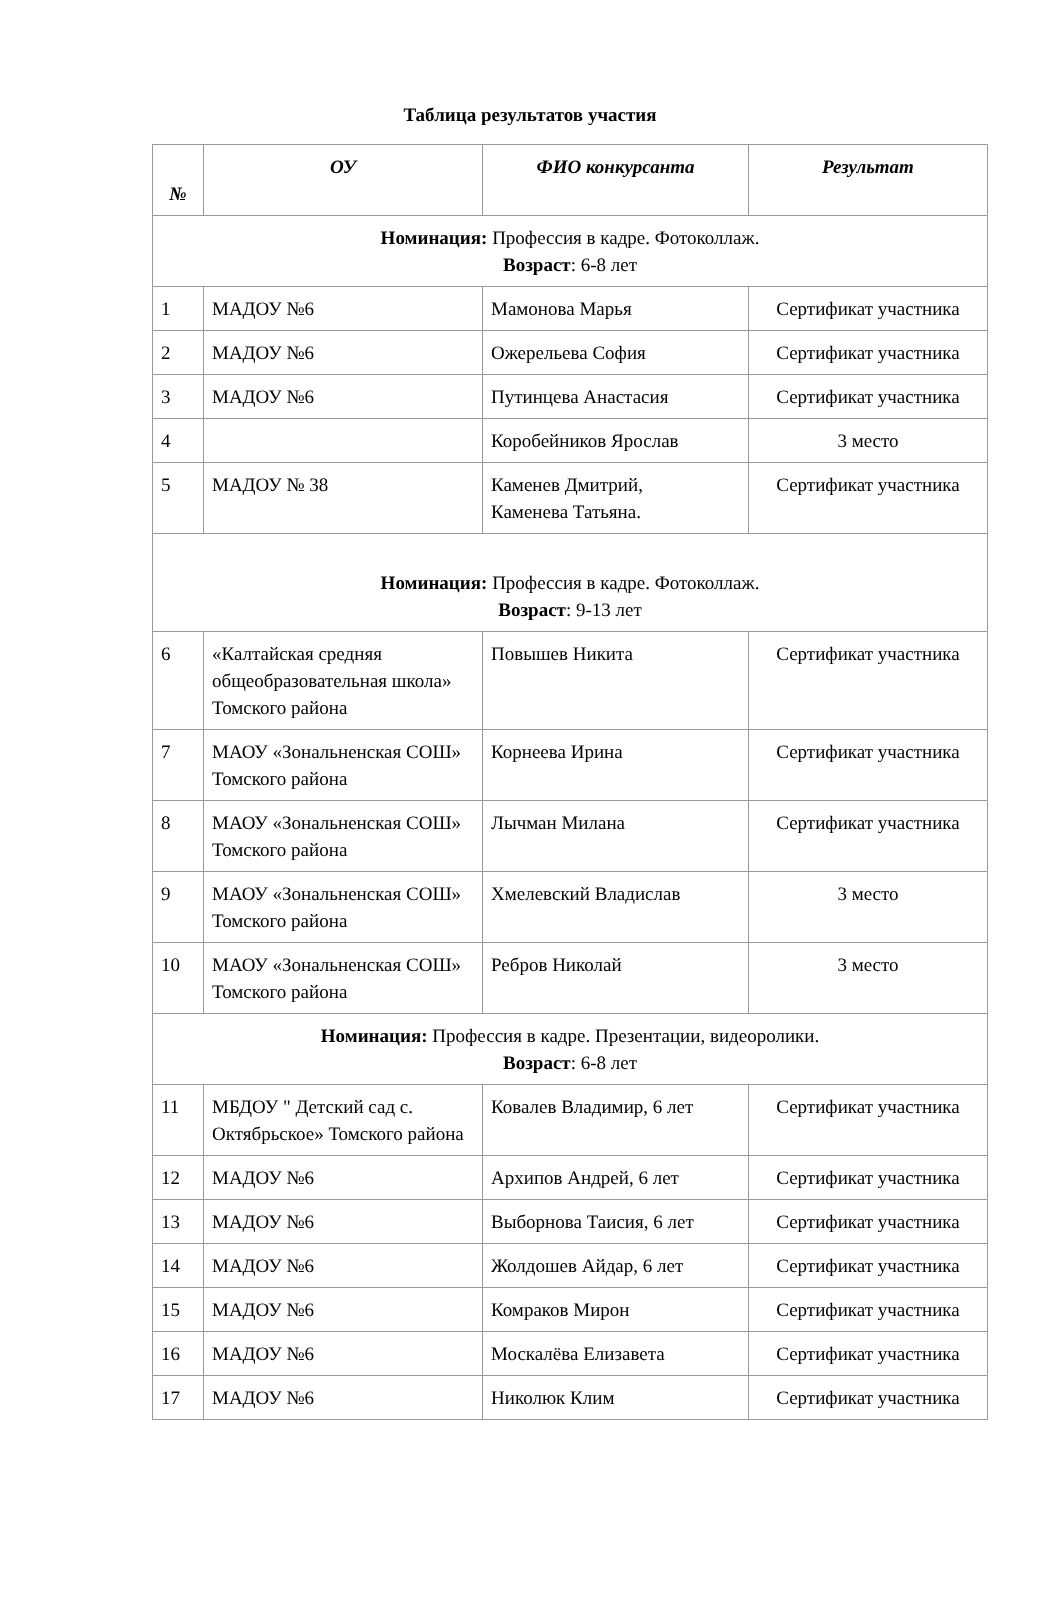Таблица результатов участия
| № | ОУ | ФИО конкурсанта | Результат |
| --- | --- | --- | --- |
| Номинация: Профессия в кадре. Фотоколлаж. Возраст : 6-8 лет | | | |
| 1 | МАДОУ №6 | Мамонова Марья | Сертификат участника |
| 2 | МАДОУ №6 | Ожерельева София | Сертификат участника |
| 3 | МАДОУ №6 | Путинцева Анастасия | Сертификат участника |
| 4 | | Коробейников Ярослав | 3 место |
| 5 | МАДОУ № 38 | Каменев Дмитрий, Каменева Татьяна. | Сертификат участника |
| Номинация: Профессия в кадре. Фотоколлаж. Возраст : 9-13 лет | | | |
| 6 | «Калтайская средняя общеобразовательная школа» Томского района | Повышев Никита | Сертификат участника |
| 7 | МАОУ «Зональненская СОШ» Томского района | Корнеева Ирина | Сертификат участника |
| 8 | МАОУ «Зональненская СОШ» Томского района | Лычман Милана | Сертификат участника |
| 9 | МАОУ «Зональненская СОШ» Томского района | Хмелевский Владислав | 3 место |
| 10 | МАОУ «Зональненская СОШ» Томского района | Ребров Николай | 3 место |
| Номинация: Профессия в кадре. Презентации, видеоролики. Возраст : 6-8 лет | | | |
| 11 | МБДОУ " Детский сад с. Октябрьское» Томского района | Ковалев Владимир, 6 лет | Сертификат участника |
| 12 | МАДОУ №6 | Архипов Андрей, 6 лет | Сертификат участника |
| 13 | МАДОУ №6 | Выборнова Таисия, 6 лет | Сертификат участника |
| 14 | МАДОУ №6 | Жолдошев Айдар, 6 лет | Сертификат участника |
| 15 | МАДОУ №6 | Комраков Мирон | Сертификат участника |
| 16 | МАДОУ №6 | Москалёва Елизавета | Сертификат участника |
| 17 | МАДОУ №6 | Николюк Клим | Сертификат участника |